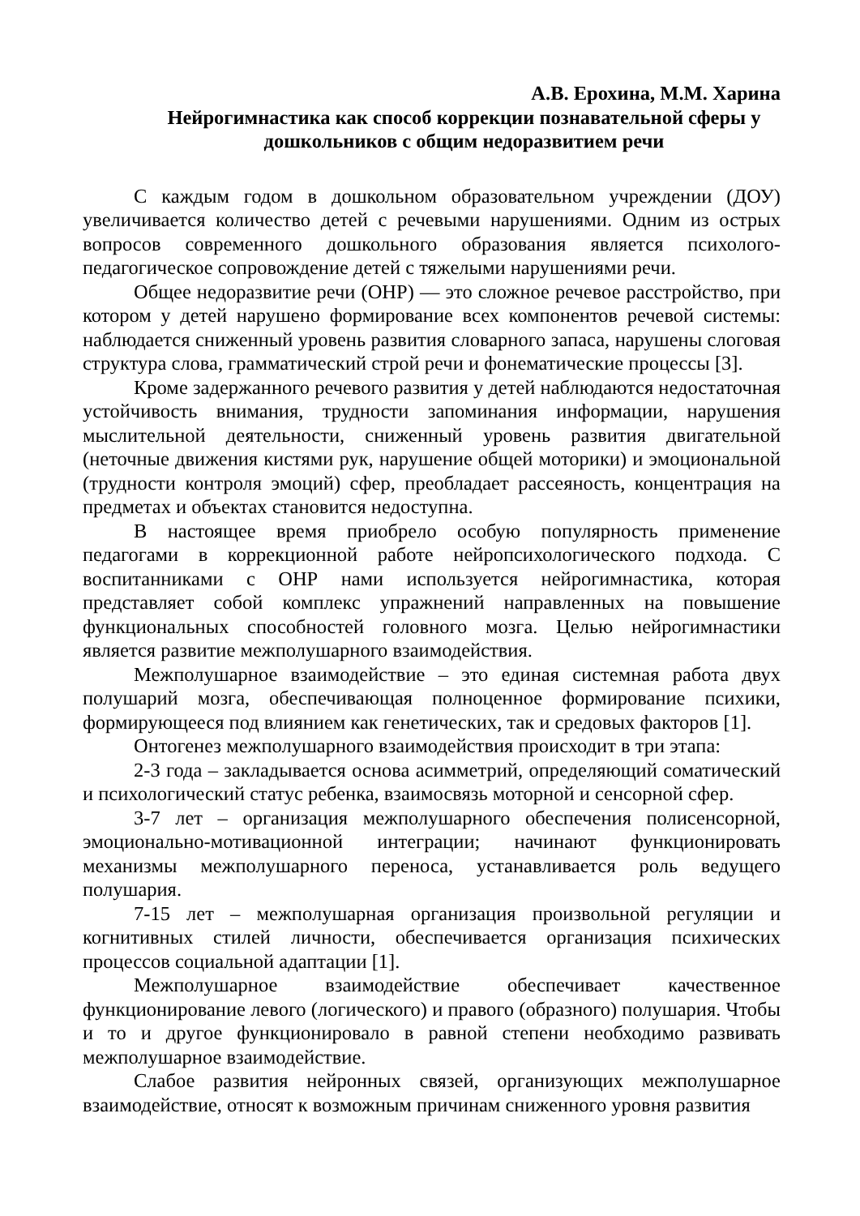А.В. Ерохина, М.М. Харина
Нейрогимнастика как способ коррекции познавательной сферы у дошкольников с общим недоразвитием речи
С каждым годом в дошкольном образовательном учреждении (ДОУ) увеличивается количество детей с речевыми нарушениями. Одним из острых вопросов современного дошкольного образования является психолого-педагогическое сопровождение детей с тяжелыми нарушениями речи.
Общее недоразвитие речи (ОНР) — это сложное речевое расстройство, при котором у детей нарушено формирование всех компонентов речевой системы: наблюдается сниженный уровень развития словарного запаса, нарушены слоговая структура слова, грамматический строй речи и фонематические процессы [3].
Кроме задержанного речевого развития у детей наблюдаются недостаточная устойчивость внимания, трудности запоминания информации, нарушения мыслительной деятельности, сниженный уровень развития двигательной (неточные движения кистями рук, нарушение общей моторики) и эмоциональной (трудности контроля эмоций) сфер, преобладает рассеяность, концентрация на предметах и объектах становится недоступна.
В настоящее время приобрело особую популярность применение педагогами в коррекционной работе нейропсихологического подхода. С воспитанниками с ОНР нами используется нейрогимнастика, которая представляет собой комплекс упражнений направленных на повышение функциональных способностей головного мозга. Целью нейрогимнастики является развитие межполушарного взаимодействия.
Межполушарное взаимодействие – это единая системная работа двух полушарий мозга, обеспечивающая полноценное формирование психики, формирующееся под влиянием как генетических, так и средовых факторов [1].
Онтогенез межполушарного взаимодействия происходит в три этапа:
2-3 года – закладывается основа асимметрий, определяющий соматический и психологический статус ребенка, взаимосвязь моторной и сенсорной сфер.
3-7 лет – организация межполушарного обеспечения полисенсорной, эмоционально-мотивационной интеграции; начинают функционировать механизмы межполушарного переноса, устанавливается роль ведущего полушария.
7-15 лет – межполушарная организация произвольной регуляции и когнитивных стилей личности, обеспечивается организация психических процессов социальной адаптации [1].
Межполушарное взаимодействие обеспечивает качественное функционирование левого (логического) и правого (образного) полушария. Чтобы и то и другое функционировало в равной степени необходимо развивать межполушарное взаимодействие.
Слабое развития нейронных связей, организующих межполушарное взаимодействие, относят к возможным причинам сниженного уровня развития